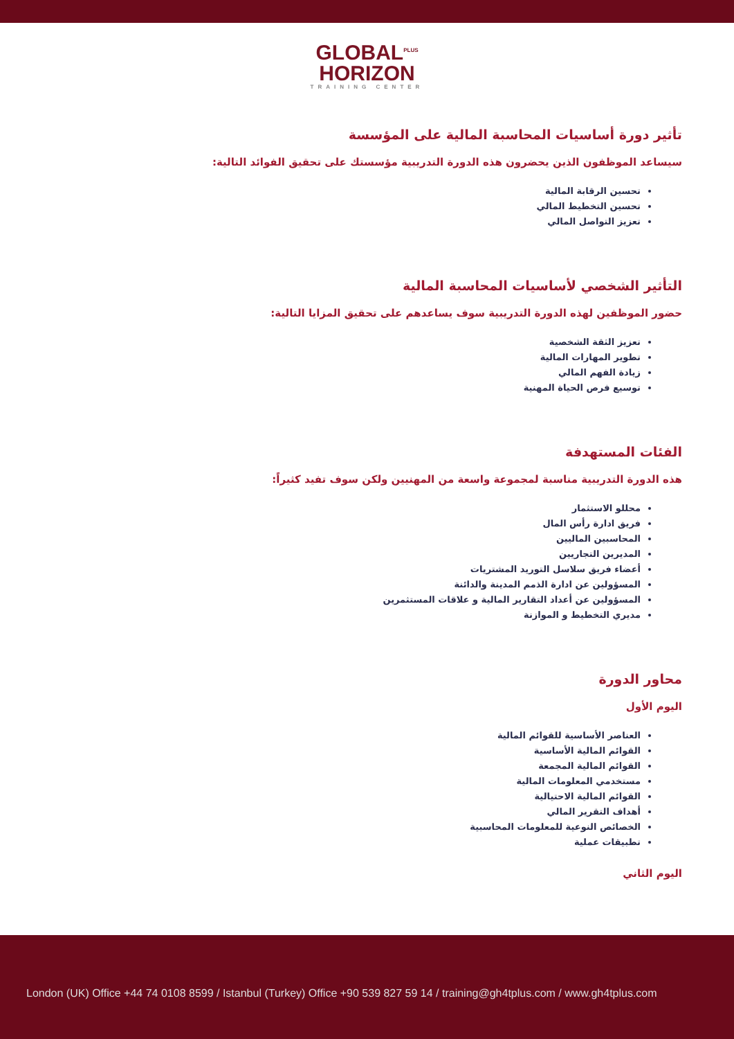GLOBAL<sup>PLUS</sup>
HORIZON
TRAINING CENTER
تأثير دورة أساسيات المحاسبة المالية على المؤسسة
سيساعد الموظفون الذين يحضرون هذه الدورة التدريبية مؤسستك على تحقيق الفوائد التالية:
تحسين الرقابة المالية
تحسين التخطيط المالي
تعزيز التواصل المالي
التأثير الشخصي لأساسيات المحاسبة المالية
حضور الموظفين لهذه الدورة التدريبية سوف يساعدهم على تحقيق المزايا التالية:
تعزيز الثقة الشخصية
تطوير المهارات المالية
زيادة الفهم المالي
توسيع فرص الحياة المهنية
الفئات المستهدفة
هذه الدورة التدريبية مناسبة لمجموعة واسعة من المهنيين ولكن سوف تفيد كثيراً:
محللو الاستثمار
فريق ادارة رأس المال
المحاسبين الماليين
المديرين التجاريين
أعضاء فريق سلاسل التوريد المشتريات
المسؤولين عن ادارة الذمم المدينة والدائنة
المسؤولين عن أعداد التقارير المالية و علاقات المستثمرين
مديري التخطيط و الموازنة
محاور الدورة
اليوم الأول
العناصر الأساسية للقوائم المالية
القوائم المالية الأساسية
القوائم المالية المجمعة
مستخدمي المعلومات المالية
القوائم المالية الاحتيالية
أهداف التقرير المالي
الخصائص النوعية للمعلومات المحاسبية
تطبيقات عملية
اليوم الثاني
London (UK) Office +44 74 0108 8599 / Istanbul (Turkey) Office +90 539 827 59 14 / training@gh4tplus.com / www.gh4tplus.com